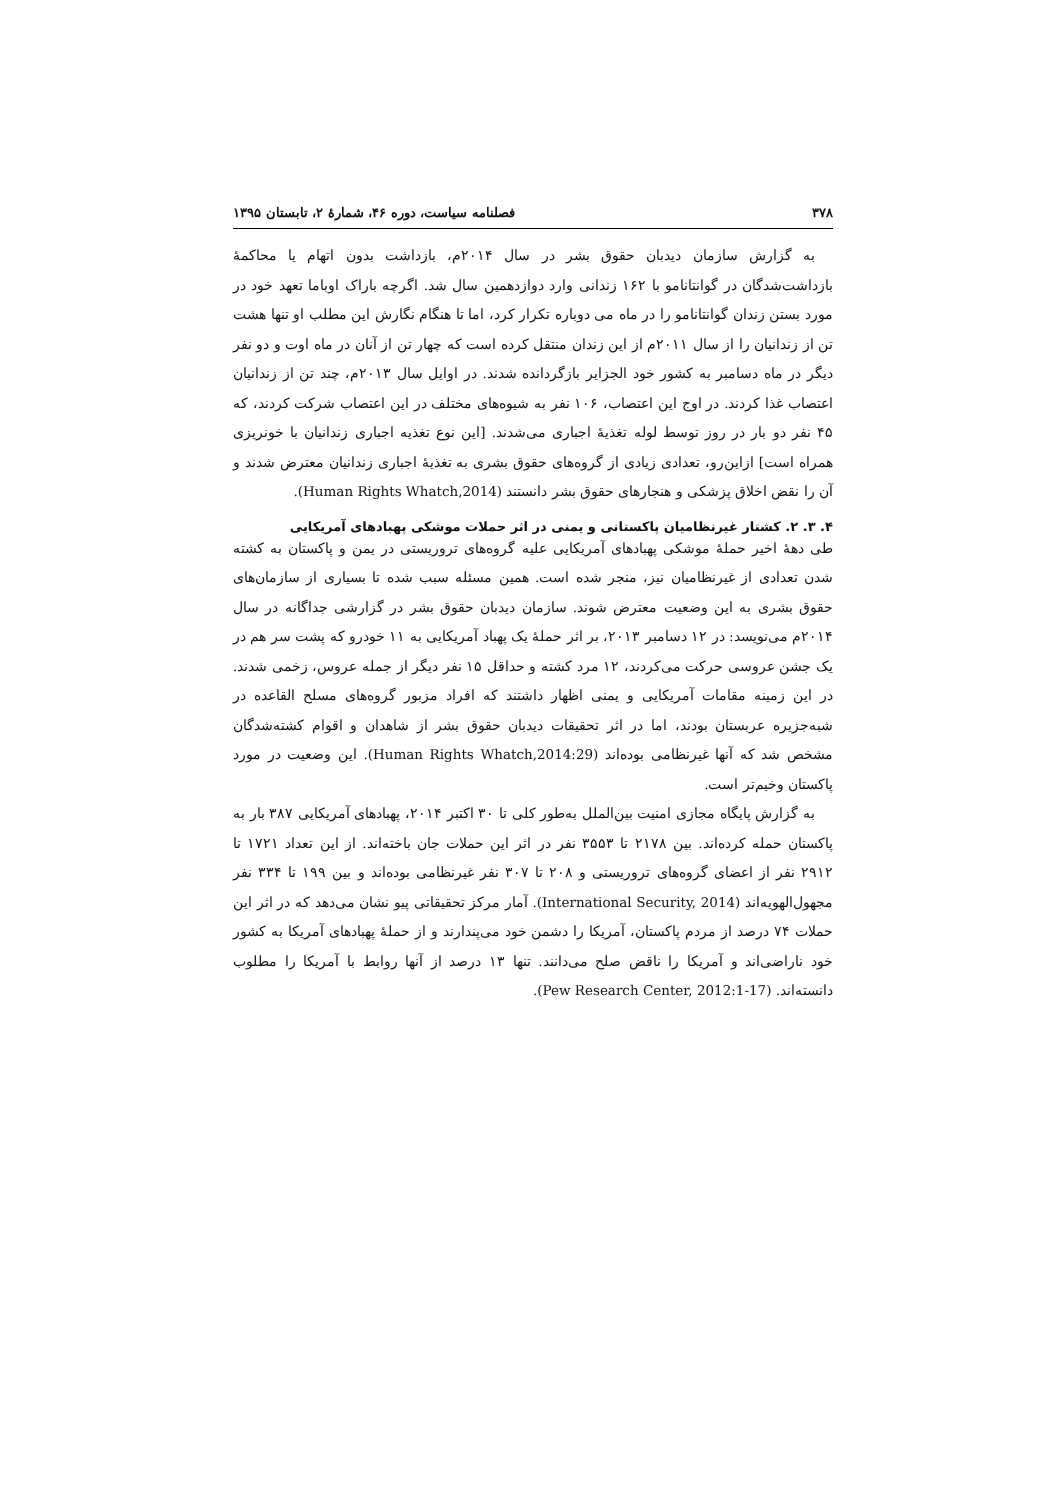۳۷۸ فصلنامه سیاست، دوره ۴۶، شمارهٔ ۲، تابستان ۱۳۹۵
به گزارش سازمان دیدبان حقوق بشر در سال ۲۰۱۴م، بازداشت بدون اتهام یا محاکمهٔ بازداشت‌شدگان در گوانتانامو با ۱۶۲ زندانی وارد دوازدهمین سال شد. اگرچه باراک اوباما تعهد خود در مورد بستن زندان گوانتانامو را در ماه می دوباره تکرار کرد، اما تا هنگام نگارش این مطلب او تنها هشت تن از زندانیان را از سال ۲۰۱۱م از این زندان منتقل کرده است که چهار تن از آنان در ماه اوت و دو نفر دیگر در ماه دسامبر به کشور خود الجزایر بازگردانده شدند. در اوایل سال ۲۰۱۳م، چند تن از زندانیان اعتصاب غذا کردند. در اوج این اعتصاب، ۱۰۶ نفر به شیوه‌های مختلف در این اعتصاب شرکت کردند، که ۴۵ نفر دو بار در روز توسط لوله تغذیهٔ اجباری می‌شدند. [این نوع تغذیه اجباری زندانیان با خونریزی همراه است] ازاین‌رو، تعدادی زیادی از گروه‌های حقوق بشری به تغذیهٔ اجباری زندانیان معترض شدند و آن را نقض اخلاق پزشکی و هنجارهای حقوق بشر دانستند (Human Rights Whatch,2014).
۴. ۳. ۲. کشتار غیرنظامیان پاکستانی و یمنی در اثر حملات موشکی پهبادهای آمریکایی
طی دههٔ اخیر حملهٔ موشکی پهبادهای آمریکایی علیه گروه‌های تروریستی در یمن و پاکستان به کشته شدن تعدادی از غیرنظامیان نیز، منجر شده است. همین مسئله سبب شده تا بسیاری از سازمان‌های حقوق بشری به این وضعیت معترض شوند. سازمان دیدبان حقوق بشر در گزارشی جداگانه در سال ۲۰۱۴م می‌نویسد: در ۱۲ دسامبر ۲۰۱۳، بر اثر حملهٔ یک پهباد آمریکایی به ۱۱ خودرو که پشت سر هم در یک جشن عروسی حرکت می‌کردند، ۱۲ مرد کشته و حداقل ۱۵ نفر دیگر از جمله عروس، زخمی شدند. در این زمینه مقامات آمریکایی و یمنی اظهار داشتند که افراد مزبور گروه‌های مسلح القاعده در شبه‌جزیره عربستان بودند، اما در اثر تحقیقات دیدبان حقوق بشر از شاهدان و اقوام کشته‌شدگان مشخص شد که آنها غیرنظامی بوده‌اند (Human Rights Whatch,2014:29). این وضعیت در مورد پاکستان وخیم‌تر است.
به گزارش پایگاه مجازی امنیت بین‌الملل به‌طور کلی تا ۳۰ اکتبر ۲۰۱۴، پهبادهای آمریکایی ۳۸۷ بار به پاکستان حمله کرده‌اند. بین ۲۱۷۸ تا ۳۵۵۳ نفر در اثر این حملات جان باخته‌اند. از این تعداد ۱۷۲۱ تا ۲۹۱۲ نفر از اعضای گروه‌های تروریستی و ۲۰۸ تا ۳۰۷ نفر غیرنظامی بوده‌اند و بین ۱۹۹ تا ۳۳۴ نفر مجهول‌الهویه‌اند (International Security, 2014). آمار مرکز تحقیقاتی پیو نشان می‌دهد که در اثر این حملات ۷۴ درصد از مردم پاکستان، آمریکا را دشمن خود می‌پندارند و از حملهٔ پهبادهای آمریکا به کشور خود ناراضی‌اند و آمریکا را ناقض صلح می‌دانند. تنها ۱۳ درصد از آنها روابط با آمریکا را مطلوب دانسته‌اند. (Pew Research Center, 2012:1-17).